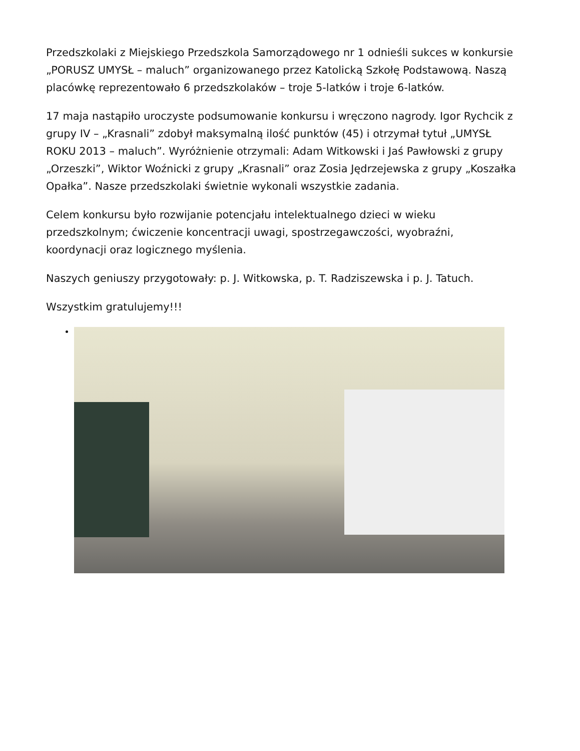Przedszkolaki z Miejskiego Przedszkola Samorządowego nr 1 odnieśli sukces w konkursie „PORUSZ UMYSŁ – maluch” organizowanego przez Katolicką Szkołę Podstawową. Naszą placówkę reprezentowało 6 przedszkolaków – troje 5-latków i troje 6-latków.
17 maja nastąpiło uroczyste podsumowanie konkursu i wręczono nagrody. Igor Rychcik z grupy IV – „Krasnali” zdobył maksymalną ilość punktów (45) i otrzymał tytuł „UMYSŁ ROKU 2013 – maluch”. Wyróżnienie otrzymali: Adam Witkowski i Jaś Pawłowski z grupy „Orzeszki”, Wiktor Woźnicki z grupy „Krasnali” oraz Zosia Jędrzejewska z grupy „Koszałka Opałka”. Nasze przedszkolaki świetnie wykonali wszystkie zadania.
Celem konkursu było rozwijanie potencjału intelektualnego dzieci w wieku przedszkolnym; ćwiczenie koncentracji uwagi, spostrzegawczości, wyobraźni, koordynacji oraz logicznego myślenia.
Naszych geniuszy przygotowały: p. J. Witkowska, p. T. Radziszewska i p. J. Tatuch.
Wszystkim gratulujemy!!!